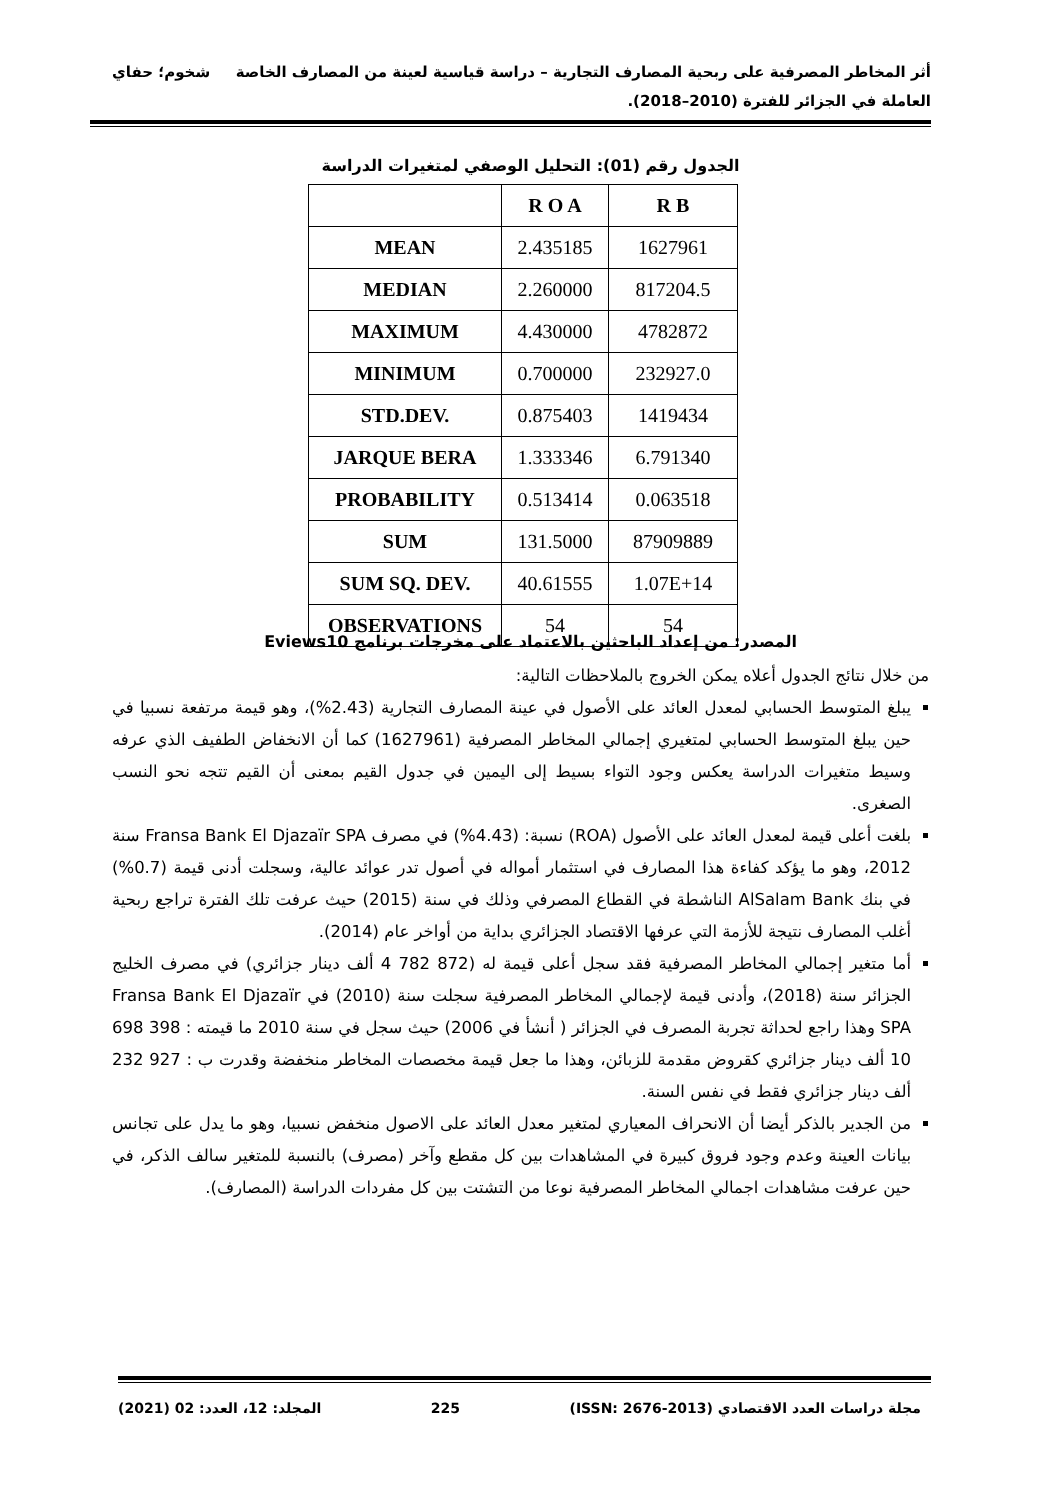أثر المخاطر المصرفية على ربحية المصارف التجارية – دراسة قياسية لعينة من المصارف الخاصة شخوم؛ حفاي
العاملة في الجزائر للفترة (2010–2018).
الجدول رقم (01): التحليل الوصفي لمتغيرات الدراسة
| | R O A | R B |
| --- | --- | --- |
| MEAN | 2.435185 | 1627961 |
| MEDIAN | 2.260000 | 817204.5 |
| MAXIMUM | 4.430000 | 4782872 |
| MINIMUM | 0.700000 | 232927.0 |
| STD.DEV. | 0.875403 | 1419434 |
| JARQUE BERA | 1.333346 | 6.791340 |
| PROBABILITY | 0.513414 | 0.063518 |
| SUM | 131.5000 | 87909889 |
| SUM SQ. DEV. | 40.61555 | 1.07E+14 |
| OBSERVATIONS | 54 | 54 |
المصدر: من إعداد الباحثين بالاعتماد على مخرجات برنامج Eviews10
من خلال نتائج الجدول أعلاه يمكن الخروج بالملاحظات التالية:
يبلغ المتوسط الحسابي لمعدل العائد على الأصول في عينة المصارف التجارية (2.43%)، وهو قيمة مرتفعة نسبيا في حين يبلغ المتوسط الحسابي لمتغيري إجمالي المخاطر المصرفية (1627961) كما أن الانخفاض الطفيف الذي عرفه وسيط متغيرات الدراسة يعكس وجود التواء بسيط إلى اليمين في جدول القيم بمعنى أن القيم تتجه نحو النسب الصغرى.
بلغت أعلى قيمة لمعدل العائد على الأصول (ROA) نسبة: (4.43%) في مصرف Fransa Bank El Djazaïr SPA سنة 2012، وهو ما يؤكد كفاءة هذا المصارف في استثمار أمواله في أصول تدر عوائد عالية، وسجلت أدنى قيمة (0.7%) في بنك AlSalam Bank الناشطة في القطاع المصرفي وذلك في سنة (2015) حيث عرفت تلك الفترة تراجع ربحية أغلب المصارف نتيجة للأزمة التي عرفها الاقتصاد الجزائري بداية من أواخر عام (2014).
أما متغير إجمالي المخاطر المصرفية فقد سجل أعلى قيمة له (872 782 4 ألف دينار جزائري) في مصرف الخليج الجزائر سنة (2018)، وأدنى قيمة لإجمالي المخاطر المصرفية سجلت سنة (2010) في Fransa Bank El Djazaïr SPA وهذا راجع لحداثة تجربة المصرف في الجزائر ( أنشأ في 2006) حيث سجل في سنة 2010 ما قيمته : 398 698 10 ألف دينار جزائري كقروض مقدمة للزبائن، وهذا ما جعل قيمة مخصصات المخاطر منخفضة وقدرت ب : 927 232 ألف دينار جزائري فقط في نفس السنة.
من الجدير بالذكر أيضا أن الانحراف المعياري لمتغير معدل العائد على الاصول منخفض نسبيا، وهو ما يدل على تجانس بيانات العينة وعدم وجود فروق كبيرة في المشاهدات بين كل مقطع وآخر (مصرف) بالنسبة للمتغير سالف الذكر، في حين عرفت مشاهدات اجمالي المخاطر المصرفية نوعا من التشتت بين كل مفردات الدراسة (المصارف).
مجلة دراسات العدد الاقتصادي (ISSN: 2676-2013) 225 المجلد: 12، العدد: 02 (2021)